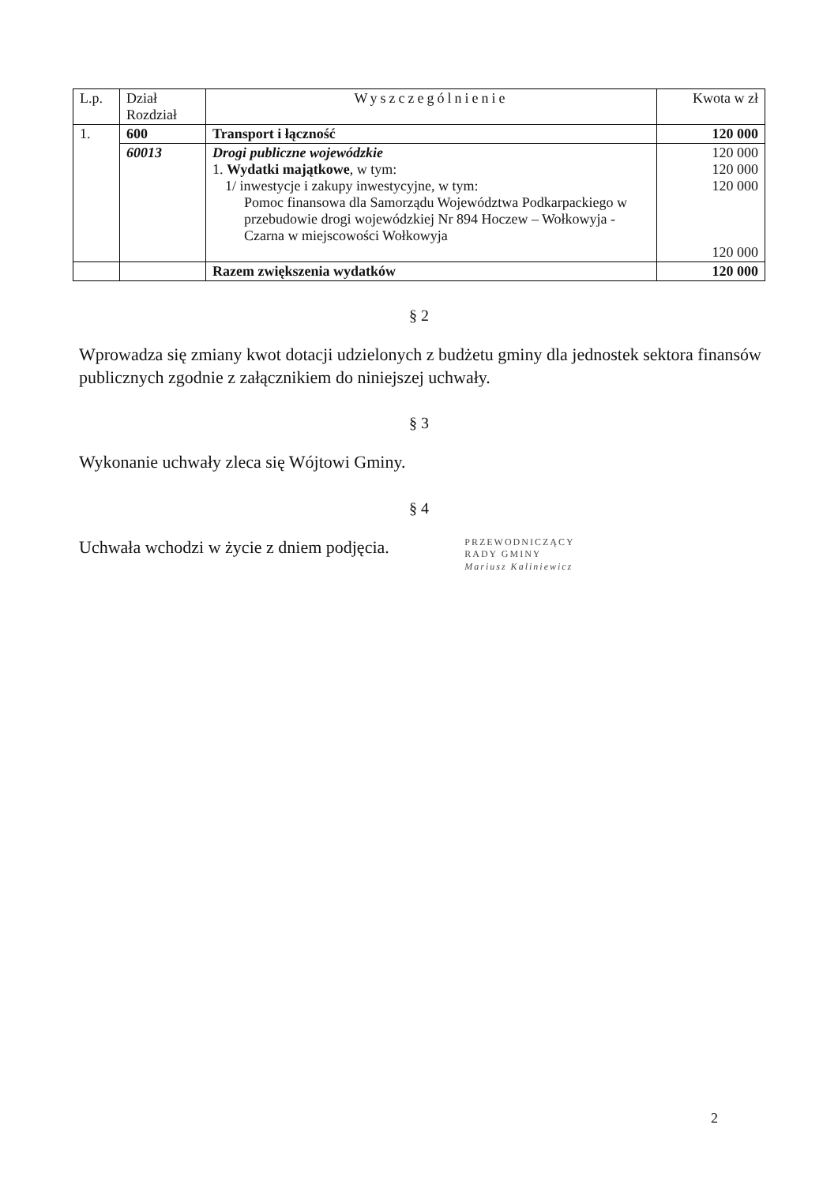| L.p. | Dział Rozdział | Wyszczególnienie | Kwota w zł |
| --- | --- | --- | --- |
| 1. | 600 | Transport i łączność | 120 000 |
| | 60013 | Drogi publiczne wojewódzkie 1. Wydatki majątkowe , w tym: 1/ inwestycje i zakupy inwestycyjne, w tym: Pomoc finansowa dla Samorządu Województwa Podkarpackiego w przebudowie drogi wojewódzkiej Nr 894 Hoczew – Wołkowyja - Czarna w miejscowości Wołkowyja | 120 000 120 000 120 000 120 000 |
| | | Razem zwiększenia wydatków | 120 000 |
§ 2
Wprowadza się zmiany kwot dotacji udzielonych z budżetu gminy dla jednostek sektora finansów publicznych zgodnie z załącznikiem do niniejszej uchwały.
§ 3
Wykonanie uchwały zleca się Wójtowi Gminy.
§ 4
Uchwała wchodzi w życie z dniem podjęcia. PRZEWODNICZĄCY
RADY GMINY
Mariusz Kaliniewicz
2